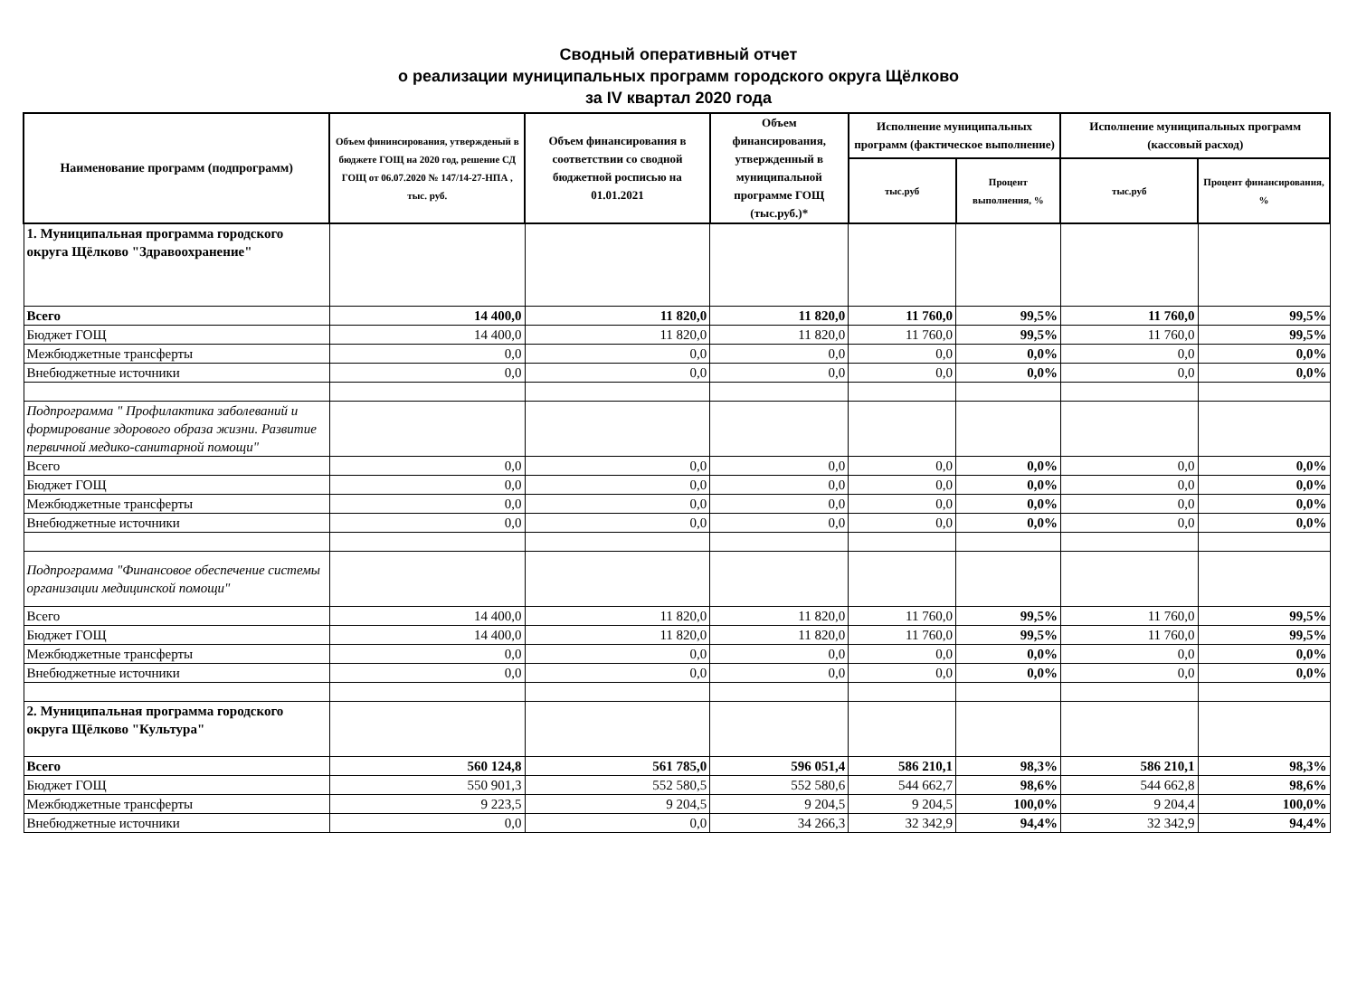Сводный оперативный отчет
о реализации муниципальных программ городского округа Щёлково
за IV квартал 2020 года
| Наименование программ (подпрограмм) | Объем фининсирования, утвержденый в бюджете ГОЩ на 2020 год, решение СД ГОЩ от 06.07.2020 № 147/14-27-НПА , тыс. руб. | Объем финансирования в соответствии со сводной бюджетной росписью на 01.01.2021 | Объем финансирования, утвержденный в муниципальной программе ГОЩ (тыс.руб.)* | Исполнение муниципальных программ (фактическое выполнение) | | Исполнение муниципальных программ (кассовый расход) | |
| --- | --- | --- | --- | --- | --- | --- | --- |
| | | | | тыс.руб | Процент выполнения, % | тыс.руб | Процент финансирования, % |
| 1. Муниципальная программа городского округа Щёлково "Здравоохранение" | | | | | | | |
| Всего | 14 400,0 | 11 820,0 | 11 820,0 | 11 760,0 | 99,5% | 11 760,0 | 99,5% |
| Бюджет ГОЩ | 14 400,0 | 11 820,0 | 11 820,0 | 11 760,0 | 99,5% | 11 760,0 | 99,5% |
| Межбюджетные трансферты | 0,0 | 0,0 | 0,0 | 0,0 | 0,0% | 0,0 | 0,0% |
| Внебюджетные источники | 0,0 | 0,0 | 0,0 | 0,0 | 0,0% | 0,0 | 0,0% |
| Подпрограмма " Профилактика заболеваний и формирование здорового образа жизни. Развитие первичной медико-санитарной помощи" | | | | | | | |
| Всего | 0,0 | 0,0 | 0,0 | 0,0 | 0,0% | 0,0 | 0,0% |
| Бюджет ГОЩ | 0,0 | 0,0 | 0,0 | 0,0 | 0,0% | 0,0 | 0,0% |
| Межбюджетные трансферты | 0,0 | 0,0 | 0,0 | 0,0 | 0,0% | 0,0 | 0,0% |
| Внебюджетные источники | 0,0 | 0,0 | 0,0 | 0,0 | 0,0% | 0,0 | 0,0% |
| Подпрограмма "Финансовое обеспечение системы организации медицинской помощи" | | | | | | | |
| Всего | 14 400,0 | 11 820,0 | 11 820,0 | 11 760,0 | 99,5% | 11 760,0 | 99,5% |
| Бюджет ГОЩ | 14 400,0 | 11 820,0 | 11 820,0 | 11 760,0 | 99,5% | 11 760,0 | 99,5% |
| Межбюджетные трансферты | 0,0 | 0,0 | 0,0 | 0,0 | 0,0% | 0,0 | 0,0% |
| Внебюджетные источники | 0,0 | 0,0 | 0,0 | 0,0 | 0,0% | 0,0 | 0,0% |
| 2. Муниципальная программа городского округа Щёлково "Культура" | | | | | | | |
| Всего | 560 124,8 | 561 785,0 | 596 051,4 | 586 210,1 | 98,3% | 586 210,1 | 98,3% |
| Бюджет ГОЩ | 550 901,3 | 552 580,5 | 552 580,6 | 544 662,7 | 98,6% | 544 662,8 | 98,6% |
| Межбюджетные трансферты | 9 223,5 | 9 204,5 | 9 204,5 | 9 204,5 | 100,0% | 9 204,4 | 100,0% |
| Внебюджетные источники | 0,0 | 0,0 | 34 266,3 | 32 342,9 | 94,4% | 32 342,9 | 94,4% |